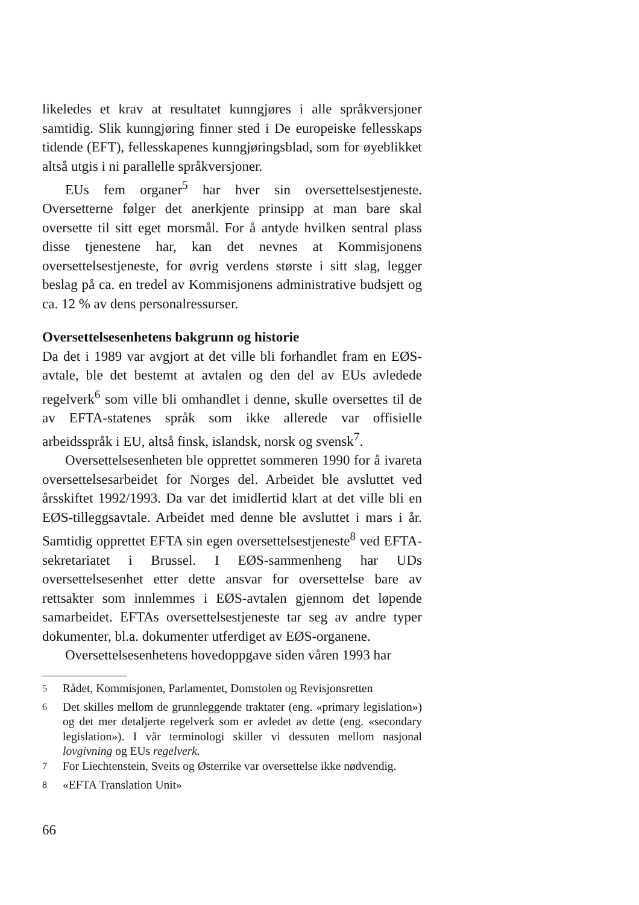likeledes et krav at resultatet kunngjøres i alle språkversjoner samtidig. Slik kunngjøring finner sted i De europeiske fellesskaps tidende (EFT), fellesskapenes kunngjøringsblad, som for øyeblikket altså utgis i ni parallelle språkversjoner.
EUs fem organer<sup>5</sup> har hver sin oversettelsestjeneste. Oversetterne følger det anerkjente prinsipp at man bare skal oversette til sitt eget morsmål. For å antyde hvilken sentral plass disse tjenestene har, kan det nevnes at Kommisjonens oversettelsestjeneste, for øvrig verdens største i sitt slag, legger beslag på ca. en tredel av Kommisjonens administrative budsjett og ca. 12 % av dens personalressurser.
Oversettelsesenhetens bakgrunn og historie
Da det i 1989 var avgjort at det ville bli forhandlet fram en EØS-avtale, ble det bestemt at avtalen og den del av EUs avledede regelverk<sup>6</sup> som ville bli omhandlet i denne, skulle oversettes til de av EFTA-statenes språk som ikke allerede var offisielle arbeidsspråk i EU, altså finsk, islandsk, norsk og svensk<sup>7</sup>.
Oversettelsesenheten ble opprettet sommeren 1990 for å ivareta oversettelsesarbeidet for Norges del. Arbeidet ble avsluttet ved årsskiftet 1992/1993. Da var det imidlertid klart at det ville bli en EØS-tilleggsavtale. Arbeidet med denne ble avsluttet i mars i år. Samtidig opprettet EFTA sin egen oversettelsestjeneste<sup>8</sup> ved EFTA-sekretariatet i Brussel. I EØS-sammenheng har UDs oversettelsesenhet etter dette ansvar for oversettelse bare av rettsakter som innlemmes i EØS-avtalen gjennom det løpende samarbeidet. EFTAs oversettelsestjeneste tar seg av andre typer dokumenter, bl.a. dokumenter utferdiget av EØS-organene.
Oversettelsesenhetens hovedoppgave siden våren 1993 har
<sup>5</sup> Rådet, Kommisjonen, Parlamentet, Domstolen og Revisjonsretten
<sup>6</sup> Det skilles mellom de grunnleggende traktater (eng. «primary legislation») og det mer detaljerte regelverk som er avledet av dette (eng. «secondary legislation»). I vår terminologi skiller vi dessuten mellom nasjonal lovgivning og EUs regelverk.
<sup>7</sup> For Liechtenstein, Sveits og Østerrike var oversettelse ikke nødvendig.
<sup>8</sup> «EFTA Translation Unit»
66